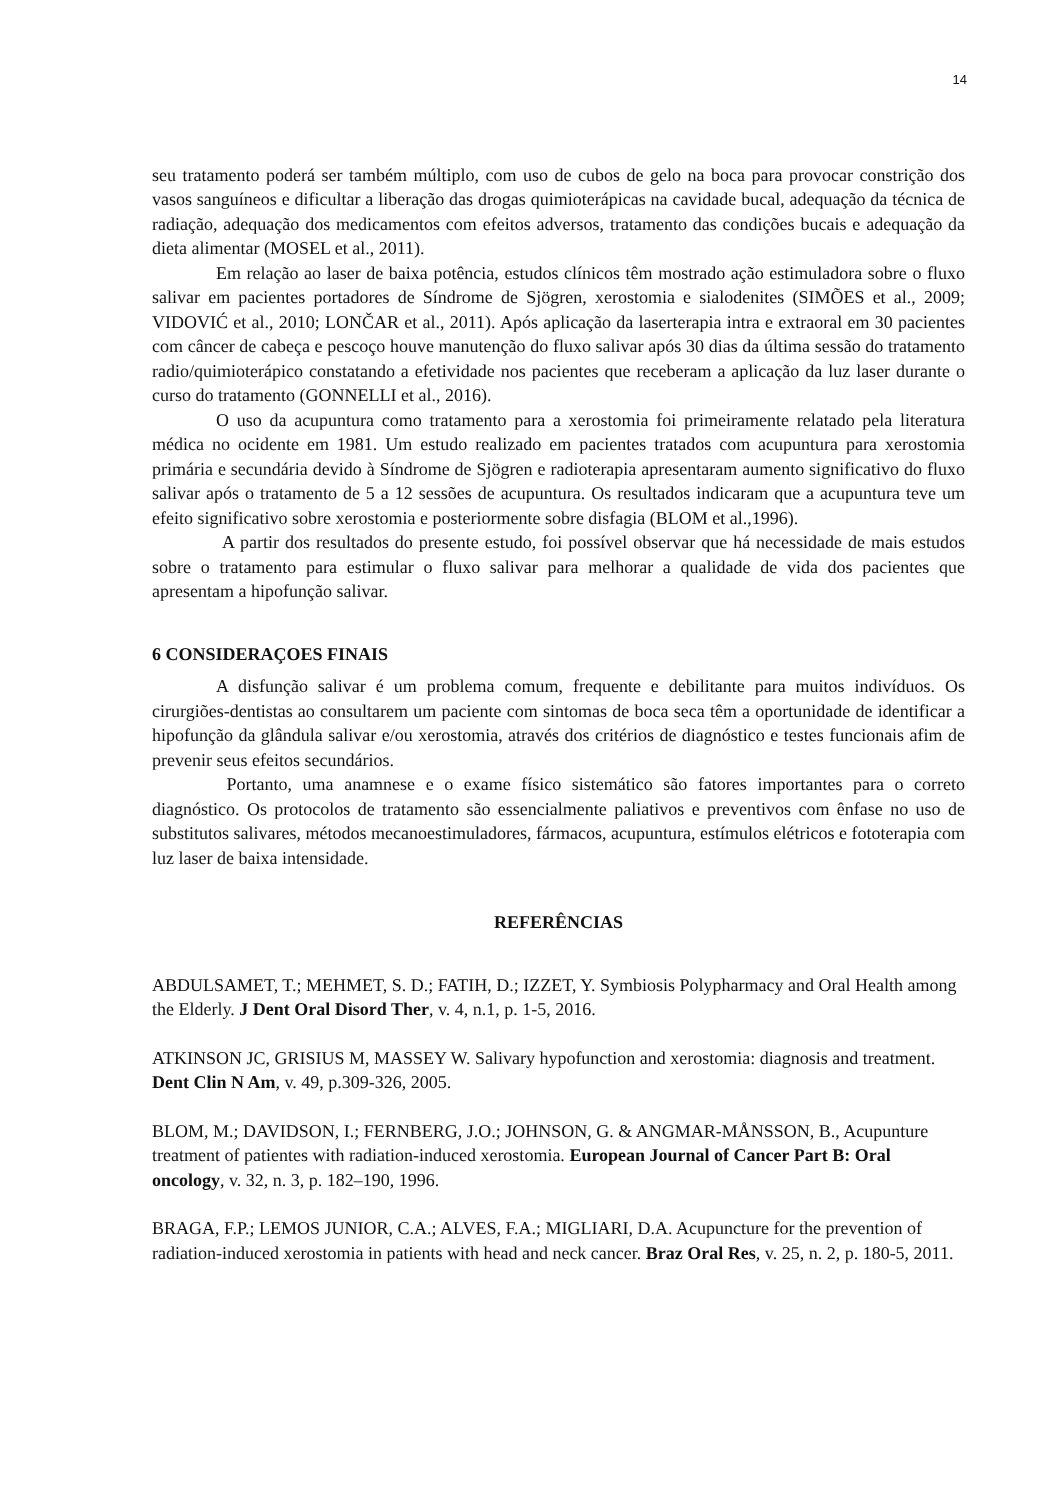14
seu tratamento poderá ser também múltiplo, com uso de cubos de gelo na boca para provocar constrição dos vasos sanguíneos e dificultar a liberação das drogas quimioterápicas na cavidade bucal, adequação da técnica de radiação, adequação dos medicamentos com efeitos adversos, tratamento das condições bucais e adequação da dieta alimentar (MOSEL et al., 2011).
Em relação ao laser de baixa potência, estudos clínicos têm mostrado ação estimuladora sobre o fluxo salivar em pacientes portadores de Síndrome de Sjögren, xerostomia e sialodenites (SIMÕES et al., 2009; VIDOVIĆ et al., 2010; LONČAR et al., 2011). Após aplicação da laserterapia intra e extraoral em 30 pacientes com câncer de cabeça e pescoço houve manutenção do fluxo salivar após 30 dias da última sessão do tratamento radio/quimioterápico constatando a efetividade nos pacientes que receberam a aplicação da luz laser durante o curso do tratamento (GONNELLI et al., 2016).
O uso da acupuntura como tratamento para a xerostomia foi primeiramente relatado pela literatura médica no ocidente em 1981. Um estudo realizado em pacientes tratados com acupuntura para xerostomia primária e secundária devido à Síndrome de Sjögren e radioterapia apresentaram aumento significativo do fluxo salivar após o tratamento de 5 a 12 sessões de acupuntura. Os resultados indicaram que a acupuntura teve um efeito significativo sobre xerostomia e posteriormente sobre disfagia (BLOM et al.,1996).
A partir dos resultados do presente estudo, foi possível observar que há necessidade de mais estudos sobre o tratamento para estimular o fluxo salivar para melhorar a qualidade de vida dos pacientes que apresentam a hipofunção salivar.
6 CONSIDERAÇOES FINAIS
A disfunção salivar é um problema comum, frequente e debilitante para muitos indivíduos. Os cirurgiões-dentistas ao consultarem um paciente com sintomas de boca seca têm a oportunidade de identificar a hipofunção da glândula salivar e/ou xerostomia, através dos critérios de diagnóstico e testes funcionais afim de prevenir seus efeitos secundários.
Portanto, uma anamnese e o exame físico sistemático são fatores importantes para o correto diagnóstico. Os protocolos de tratamento são essencialmente paliativos e preventivos com ênfase no uso de substitutos salivares, métodos mecanoestimuladores, fármacos, acupuntura, estímulos elétricos e fototerapia com luz laser de baixa intensidade.
REFERÊNCIAS
ABDULSAMET, T.; MEHMET, S. D.; FATIH, D.; IZZET, Y. Symbiosis Polypharmacy and Oral Health among the Elderly. J Dent Oral Disord Ther, v. 4, n.1, p. 1-5, 2016.
ATKINSON JC, GRISIUS M, MASSEY W. Salivary hypofunction and xerostomia: diagnosis and treatment. Dent Clin N Am, v. 49, p.309-326, 2005.
BLOM, M.; DAVIDSON, I.; FERNBERG, J.O.; JOHNSON, G. & ANGMAR-MÅNSSON, B., Acupunture treatment of patientes with radiation-induced xerostomia. European Journal of Cancer Part B: Oral oncology, v. 32, n. 3, p. 182–190, 1996.
BRAGA, F.P.; LEMOS JUNIOR, C.A.; ALVES, F.A.; MIGLIARI, D.A. Acupuncture for the prevention of radiation-induced xerostomia in patients with head and neck cancer. Braz Oral Res, v. 25, n. 2, p. 180-5, 2011.